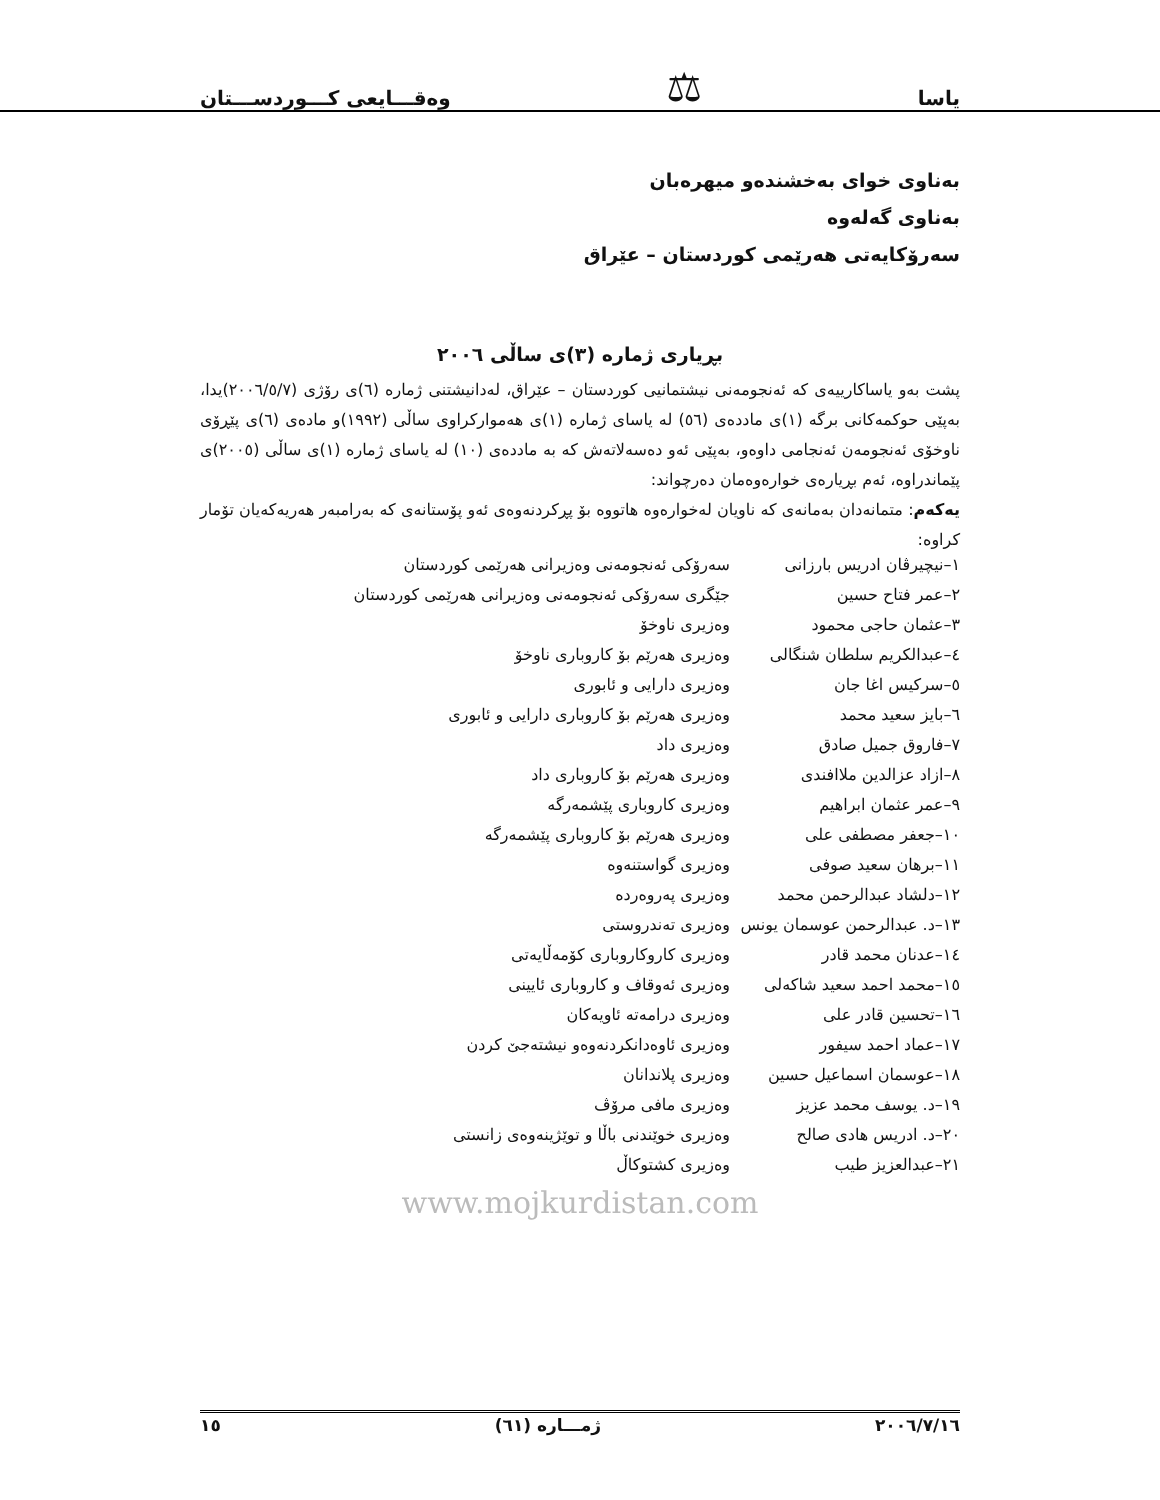یاسا ⚖ وەقـــایعی کـــوردســـتان
بەناوی خوای بەخشندەو میهرەبان
بەناوی گەلەوە
سەرۆکایەتی هەرێمی کوردستان – عێراق
بڕیاری ژمارە (٣)ی ساڵی ٢٠٠٦
پشت بەو یاساکارییەی کە ئەنجومەنی نیشتمانیی کوردستان – عێراق، لەدانیشتنی ژمارە (٦)ی رۆژی (٢٠٠٦/٥/٧)یدا، بەپێی حوکمەکانی برگە (١)ی ماددەی (٥٦) لە یاسای ژمارە (١)ی هەموارکراوی ساڵی (١٩٩٢)و مادەی (٦)ی پێڕۆی ناوخۆی ئەنجومەن ئەنجامی داوەو، بەپێی ئەو دەسەلاتەش کە بە ماددەی (١٠) لە یاسای ژمارە (١)ی ساڵی (٢٠٠٥)ی پێماندراوە، ئەم بڕیارەی خوارەوەمان دەرچواند:
یەکەم: متمانەدان بەمانەی کە ناویان لەخوارەوە هاتووە بۆ پڕکردنەوەی ئەو پۆستانەی کە بەرامبەر هەریەکەیان تۆمار کراوە:
| ١–نیچیرڤان ادریس بارزانی | سەرۆکی ئەنجومەنی وەزیرانی هەرێمی کوردستان |
| ٢–عمر فتاح حسین | جێگری سەرۆکی ئەنجومەنی وەزیرانی هەرێمی کوردستان |
| ٣–عثمان حاجی محمود | وەزیری ناوخۆ |
| ٤–عبدالکریم سلطان شنگالی | وەزیری هەرێم بۆ کاروباری ناوخۆ |
| ٥–سرکیس اغا جان | وەزیری دارایی و ئابوری |
| ٦–بایز سعید محمد | وەزیری هەرێم بۆ کاروباری دارایی و ئابوری |
| ٧–فاروق جمیل صادق | وەزیری داد |
| ٨–ازاد عزالدین ملاافندی | وەزیری هەرێم بۆ کاروباری داد |
| ٩–عمر عثمان ابراهیم | وەزیری کاروباری پێشمەرگە |
| ١٠–جعفر مصطفی علی | وەزیری هەرێم بۆ کاروباری پێشمەرگە |
| ١١–برهان سعید صوفی | وەزیری گواستنەوە |
| ١٢–دلشاد عبدالرحمن محمد | وەزیری پەروەردە |
| ١٣–د. عبدالرحمن عوسمان یونس | وەزیری تەندروستی |
| ١٤–عدنان محمد قادر | وەزیری کاروکاروباری کۆمەڵایەتی |
| ١٥–محمد احمد سعید شاکەلی | وەزیری ئەوقاف و کاروباری ئایینی |
| ١٦–تحسین قادر علی | وەزیری درامەتە ئاویەکان |
| ١٧–عماد احمد سیفور | وەزیری ئاوەدانکردنەوەو نیشتەجێ کردن |
| ١٨–عوسمان اسماعیل حسین | وەزیری پلاندانان |
| ١٩–د. یوسف محمد عزیز | وەزیری مافی مرۆڤ |
| ٢٠–د. ادریس هادی صالح | وەزیری خوێندنی باڵا و توێژینەوەی زانستی |
| ٢١–عبدالعزیز طیب | وەزیری کشتوکاڵ |
www.mojkurdistan.com
٢٠٠٦/٧/١٦ ژمـــارە (٦١) ١٥